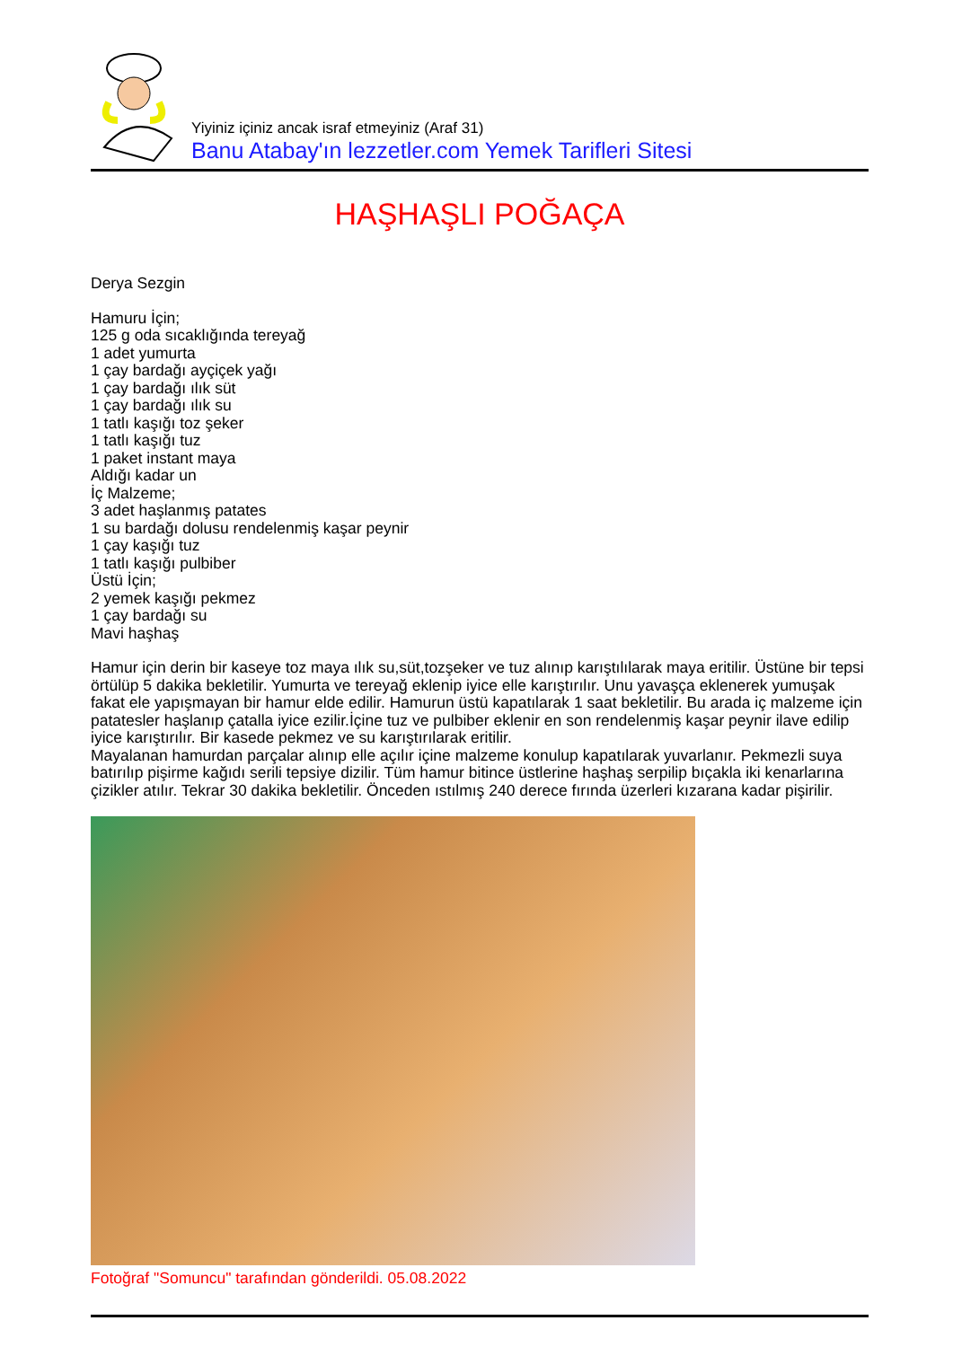Yiyiniz içiniz ancak israf etmeyiniz (Araf 31)
Banu Atabay'ın lezzetler.com Yemek Tarifleri Sitesi
HAŞHAŞLI POĞAÇA
Derya Sezgin
Hamuru İçin;
125 g oda sıcaklığında tereyağ
1 adet yumurta
1 çay bardağı ayçiçek yağı
1 çay bardağı ılık süt
1 çay bardağı ılık su
1 tatlı kaşığı toz şeker
1 tatlı kaşığı tuz
1 paket instant maya
Aldığı kadar un
İç Malzeme;
3 adet haşlanmış patates
1 su bardağı dolusu rendelenmiş kaşar peynir
1 çay kaşığı tuz
1 tatlı kaşığı pulbiber
Üstü İçin;
2 yemek kaşığı pekmez
1 çay bardağı su
Mavi haşhaş
Hamur için derin bir kaseye toz maya ılık su,süt,tozşeker ve tuz alınıp karıştılılarak maya eritilir. Üstüne bir tepsi örtülüp 5 dakika bekletilir. Yumurta ve tereyağ eklenip iyice elle karıştırılır. Unu yavaşça eklenerek yumuşak fakat ele yapışmayan bir hamur elde edilir. Hamurun üstü kapatılarak 1 saat bekletilir. Bu arada iç malzeme için patatesler haşlanıp çatalla iyice ezilir.İçine tuz ve pulbiber eklenir en son rendelenmiş kaşar peynir ilave edilip iyice karıştırılır. Bir kasede pekmez ve su karıştırılarak eritilir.
Mayalanan hamurdan parçalar alınıp elle açılır içine malzeme konulup kapatılarak yuvarlanır. Pekmezli suya batırılıp pişirme kağıdı serili tepsiye dizilir. Tüm hamur bitince üstlerine haşhaş serpilip bıçakla iki kenarlarına çizikler atılır. Tekrar 30 dakika bekletilir. Önceden ıstılmış 240 derece fırında üzerleri kızarana kadar pişirilir.
Fotoğraf "Somuncu" tarafından gönderildi. 05.08.2022